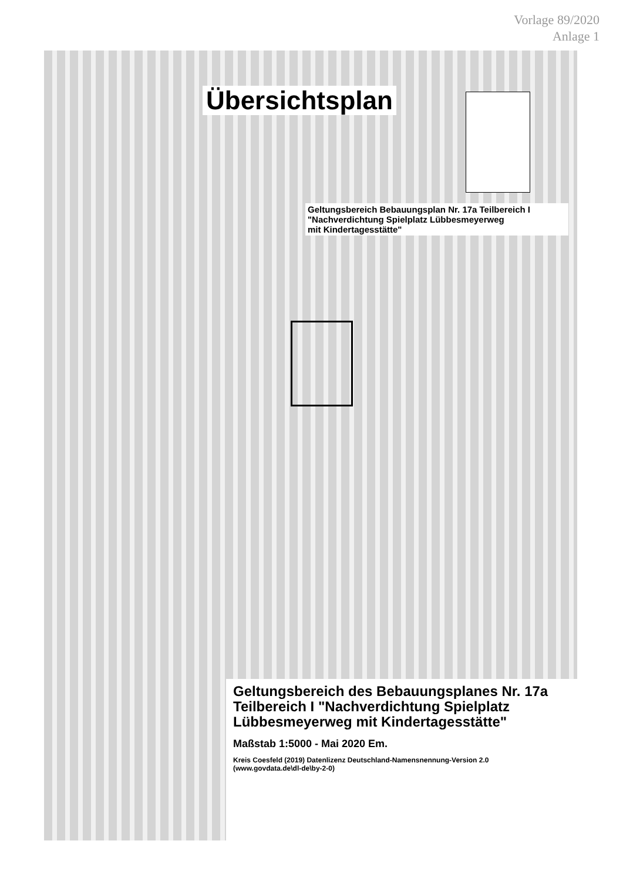Vorlage 89/2020
Anlage 1
Übersichtsplan
Geltungsbereich Bebauungsplan Nr. 17a Teilbereich I
"Nachverdichtung Spielplatz Lübbesmeyerweg
mit Kindertagesstätte"
Geltungsbereich des Bebauungsplanes Nr. 17a Teilbereich I "Nachverdichtung Spielplatz Lübbesmeyerweg mit Kindertagesstätte"
Maßstab 1:5000 - Mai 2020 Em.
Kreis Coesfeld (2019) Datenlizenz Deutschland-Namensnennung-Version 2.0
(www.govdata.de\dl-de\by-2-0)